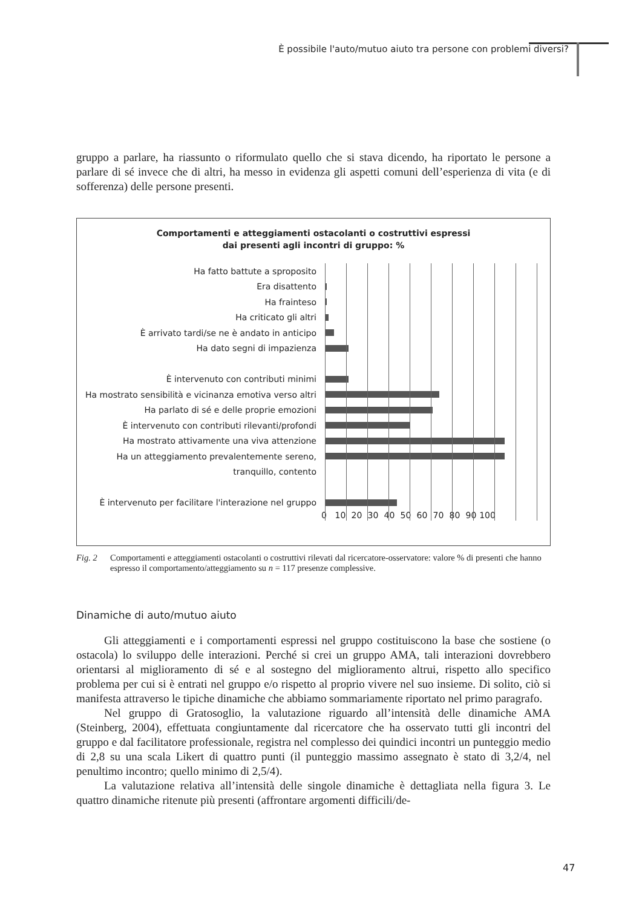È possibile l'auto/mutuo aiuto tra persone con problemi diversi?
gruppo a parlare, ha riassunto o riformulato quello che si stava dicendo, ha riportato le persone a parlare di sé invece che di altri, ha messo in evidenza gli aspetti comuni dell’esperienza di vita (e di sofferenza) delle persone presenti.
Comportamenti e atteggiamenti ostacolanti o costruttivi espressi
dai presenti agli incontri di gruppo: %
Ha fatto battute a sproposito
Era disattento
Ha frainteso
Ha criticato gli altri
È arrivato tardi/se ne è andato in anticipo
Ha dato segni di impazienza
È intervenuto con contributi minimi
Ha mostrato sensibilità e vicinanza emotiva verso altri
Ha parlato di sé e delle proprie emozioni
È intervenuto con contributi rilevanti/profondi
Ha mostrato attivamente una viva attenzione
Ha un atteggiamento prevalentemente sereno,
tranquillo, contento
È intervenuto per facilitare l'interazione nel gruppo
0 10 20 30 40 50 60 70 80 90 100
Fig. 2 Comportamenti e atteggiamenti ostacolanti o costruttivi rilevati dal ricercatore-osservatore: valore % di presenti che hanno espresso il comportamento/atteggiamento su n = 117 presenze complessive.
Dinamiche di auto/mutuo aiuto
Gli atteggiamenti e i comportamenti espressi nel gruppo costituiscono la base che sostiene (o ostacola) lo sviluppo delle interazioni. Perché si crei un gruppo AMA, tali interazioni dovrebbero orientarsi al miglioramento di sé e al sostegno del miglioramento altrui, rispetto allo specifico problema per cui si è entrati nel gruppo e/o rispetto al proprio vivere nel suo insieme. Di solito, ciò si manifesta attraverso le tipiche dinamiche che abbiamo sommariamente riportato nel primo paragrafo.
Nel gruppo di Gratosoglio, la valutazione riguardo all’intensità delle dinamiche AMA (Steinberg, 2004), effettuata congiuntamente dal ricercatore che ha osservato tutti gli incontri del gruppo e dal facilitatore professionale, registra nel complesso dei quindici incontri un punteggio medio di 2,8 su una scala Likert di quattro punti (il punteggio massimo assegnato è stato di 3,2/4, nel penultimo incontro; quello minimo di 2,5/4).
La valutazione relativa all’intensità delle singole dinamiche è dettagliata nella figura 3. Le quattro dinamiche ritenute più presenti (affrontare argomenti difficili/de-
47